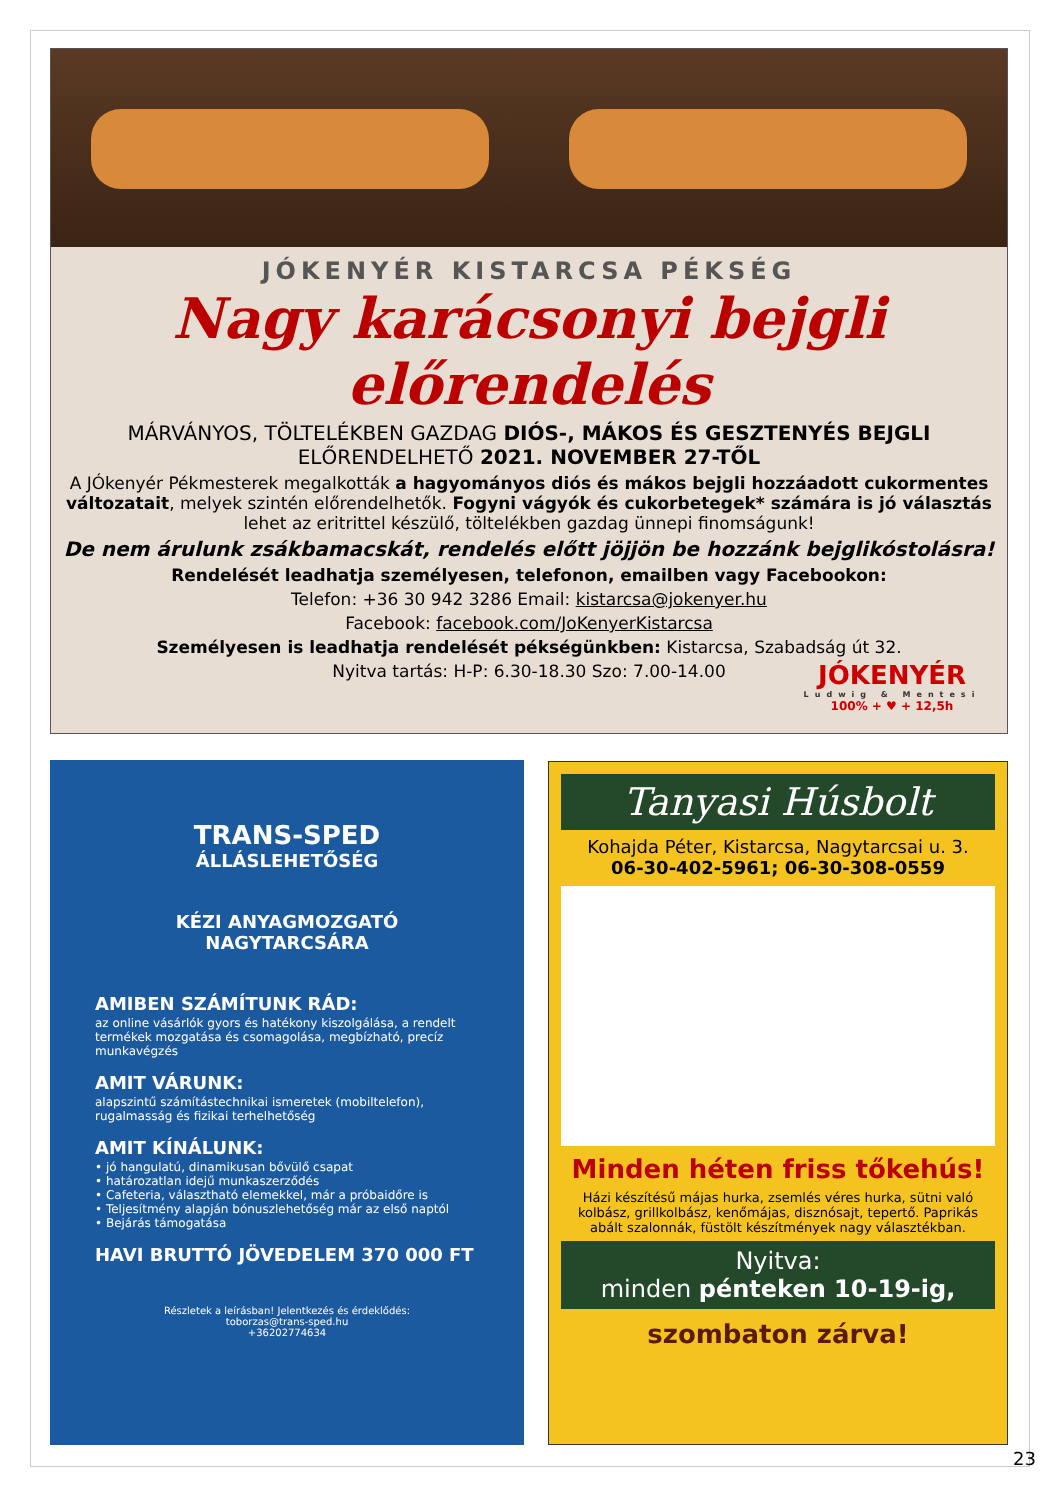JÓKENYÉR KISTARCSA PÉKSÉG
Nagy karácsonyi bejgli előrendelés
MÁRVÁNYOS, TÖLTELÉKBEN GAZDAG DIÓS-, MÁKOS ÉS GESZTENYÉS BEJGLI
ELŐRENDELHETŐ 2021. NOVEMBER 27-TŐL
A JÓkenyér Pékmesterek megalkották a hagyományos diós és mákos bejgli hozzáadott cukormentes változatait, melyek szintén előrendelhetők. Fogyni vágyók és cukorbetegek* számára is jó választás lehet az eritrittel készülő, töltelékben gazdag ünnepi finomságunk!
De nem árulunk zsákbamacskát, rendelés előtt jöjjön be hozzánk bejglikóstolásra!
Rendelését leadhatja személyesen, telefonon, emailben vagy Facebookon:
Telefon: +36 30 942 3286 Email: kistarcsa@jokenyer.hu
Facebook: facebook.com/JoKenyerKistarcsa
Személyesen is leadhatja rendelését pékségünkben: Kistarcsa, Szabadság út 32.
Nyitva tartás: H-P: 6.30-18.30 Szo: 7.00-14.00
JÓKENYÉR
Ludwig & Mentesi
100% + ♥ + 12,5h
TRANS-SPED
ÁLLÁSLEHETŐSÉG
KÉZI ANYAGMOZGATÓ
NAGYTARCSÁRA
AMIBEN SZÁMÍTUNK RÁD:
az online vásárlók gyors és hatékony kiszolgálása, a rendelt termékek mozgatása és csomagolása, megbízható, precíz munkavégzés
AMIT VÁRUNK:
alapszintű számítástechnikai ismeretek (mobiltelefon), rugalmasság és fizikai terhelhetőség
AMIT KÍNÁLUNK:
• jó hangulatú, dinamikusan bővülő csapat
• határozatlan idejű munkaszerződés
• Cafeteria, választható elemekkel, már a próbaidőre is
• Teljesítmény alapján bónuszlehetőség már az első naptól
• Bejárás támogatása
HAVI BRUTTÓ JÖVEDELEM 370 000 FT
Részletek a leírásban! Jelentkezés és érdeklődés:
toborzas@trans-sped.hu
+36202774634
Tanyasi Húsbolt
Kohajda Péter, Kistarcsa, Nagytarcsai u. 3.
06-30-402-5961; 06-30-308-0559
Minden héten friss tőkehús!
Házi készítésű májas hurka, zsemlés véres hurka, sütni való kolbász, grillkolbász, kenőmájas, disznósajt, tepertő. Paprikás abált szalonnák, füstölt készítmények nagy választékban.
Nyitva:
minden pénteken 10-19-ig,
szombaton zárva!
23